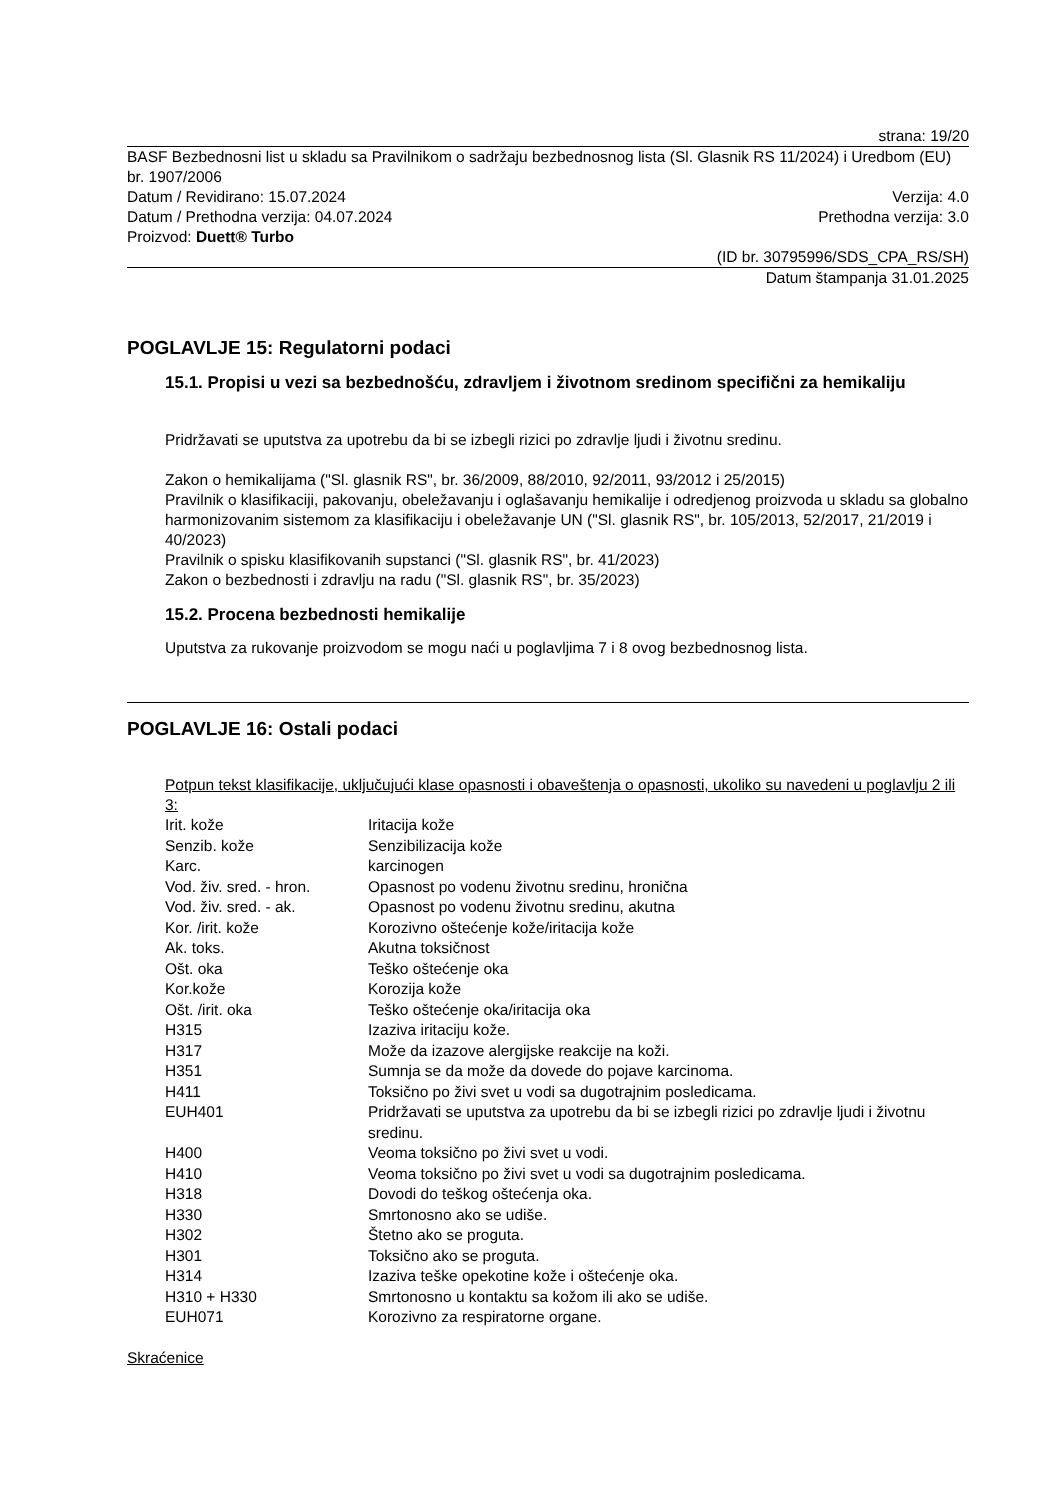strana: 19/20
BASF Bezbednosni list u skladu sa Pravilnikom o sadržaju bezbednosnog lista (Sl. Glasnik RS 11/2024) i Uredbom (EU) br. 1907/2006
Datum / Revidirano: 15.07.2024 Verzija: 4.0
Datum / Prethodna verzija: 04.07.2024 Prethodna verzija: 3.0
Proizvod: Duett® Turbo
(ID br. 30795996/SDS_CPA_RS/SH)
Datum štampanja 31.01.2025
POGLAVLJE 15: Regulatorni podaci
15.1. Propisi u vezi sa bezbednošću, zdravljem i životnom sredinom specifični za hemikaliju
Pridržavati se uputstva za upotrebu da bi se izbegli rizici po zdravlje ljudi i životnu sredinu.
Zakon o hemikalijama ("Sl. glasnik RS", br. 36/2009, 88/2010, 92/2011, 93/2012 i 25/2015)
Pravilnik o klasifikaciji, pakovanju, obeležavanju i oglašavanju hemikalije i odredjenog proizvoda u skladu sa globalno harmonizovanim sistemom za klasifikaciju i obeležavanje UN ("Sl. glasnik RS", br. 105/2013, 52/2017, 21/2019 i 40/2023)
Pravilnik o spisku klasifikovanih supstanci ("Sl. glasnik RS", br. 41/2023)
Zakon o bezbednosti i zdravlju na radu ("Sl. glasnik RS", br. 35/2023)
15.2. Procena bezbednosti hemikalije
Uputstva za rukovanje proizvodom se mogu naći u poglavljima 7 i 8 ovog bezbednosnog lista.
POGLAVLJE 16: Ostali podaci
Potpun tekst klasifikacije, uključujući klase opasnosti i obaveštenja o opasnosti, ukoliko su navedeni u poglavlju 2 ili 3:
| Irit. kože | Iritacija kože |
| Senzib. kože | Senzibilizacija kože |
| Karc. | karcinogen |
| Vod. živ. sred. - hron. | Opasnost po vodenu životnu sredinu, hronična |
| Vod. živ. sred. - ak. | Opasnost po vodenu životnu sredinu, akutna |
| Kor. /irit. kože | Korozivno oštećenje kože/iritacija kože |
| Ak. toks. | Akutna toksičnost |
| Ošt. oka | Teško oštećenje oka |
| Kor.kože | Korozija kože |
| Ošt. /irit. oka | Teško oštećenje oka/iritacija oka |
| H315 | Izaziva iritaciju kože. |
| H317 | Može da izazove alergijske reakcije na koži. |
| H351 | Sumnja se da može da dovede do pojave karcinoma. |
| H411 | Toksično po živi svet u vodi sa dugotrajnim posledicama. |
| EUH401 | Pridržavati se uputstva za upotrebu da bi se izbegli rizici po zdravlje ljudi i životnu sredinu. |
| H400 | Veoma toksično po živi svet u vodi. |
| H410 | Veoma toksično po živi svet u vodi sa dugotrajnim posledicama. |
| H318 | Dovodi do teškog oštećenja oka. |
| H330 | Smrtonosno ako se udiše. |
| H302 | Štetno ako se proguta. |
| H301 | Toksično ako se proguta. |
| H314 | Izaziva teške opekotine kože i oštećenje oka. |
| H310 + H330 | Smrtonosno u kontaktu sa kožom ili ako se udiše. |
| EUH071 | Korozivno za respiratorne organe. |
Skraćenice